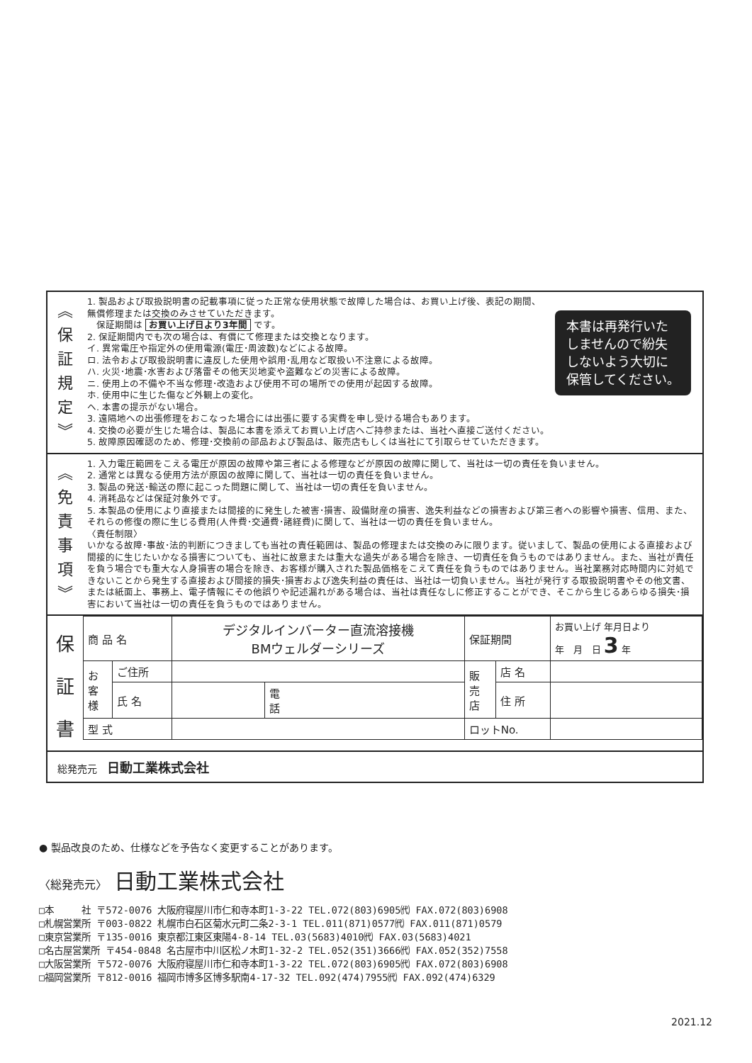︽
保
証
規
定
︾
本書は再発行いた
しませんので紛失
しないよう大切に
保管してください。
1. 製品および取扱説明書の記載事項に従った正常な使用状態で故障した場合は、お買い上げ後、表記の期間、無償修理または交換のみさせていただきます。
　保証期間は お買い上げ日より3年間 です。
2. 保証期間内でも次の場合は、有償にて修理または交換となります。
イ. 異常電圧や指定外の使用電源(電圧･周波数)などによる故障。
ロ. 法令および取扱説明書に違反した使用や誤用･乱用など取扱い不注意による故障。
ハ. 火災･地震･水害および落雷その他天災地変や盗難などの災害による故障。
ニ. 使用上の不備や不当な修理･改造および使用不可の場所での使用が起因する故障。
ホ. 使用中に生じた傷など外観上の変化。
ヘ. 本書の提示がない場合。
3. 遠隔地への出張修理をおこなった場合には出張に要する実費を申し受ける場合もあります。
4. 交換の必要が生じた場合は、製品に本書を添えてお買い上げ店へご持参または、当社へ直接ご送付ください。
5. 故障原因確認のため、修理･交換前の部品および製品は、販売店もしくは当社にて引取らせていただきます。
︽
免
責
事
項
︾
1. 入力電圧範囲をこえる電圧が原因の故障や第三者による修理などが原因の故障に関して、当社は一切の責任を負いません。
2. 通常とは異なる使用方法が原因の故障に関して、当社は一切の責任を負いません。
3. 製品の発送･輸送の際に起こった問題に関して、当社は一切の責任を負いません。
4. 消耗品などは保証対象外です。
5. 本製品の使用により直接または間接的に発生した被害･損害、設備財産の損害、逸失利益などの損害および第三者への影響や損害、信用、また、それらの修復の際に生じる費用(人件費･交通費･諸経費)に関して、当社は一切の責任を負いません。
〈責任制限〉
いかなる故障･事故･法的判断につきましても当社の責任範囲は、製品の修理または交換のみに限ります。従いまして、製品の使用による直接および間接的に生じたいかなる損害についても、当社に故意または重大な過失がある場合を除き、一切責任を負うものではありません。また、当社が責任を負う場合でも重大な人身損害の場合を除き、お客様が購入された製品価格をこえて責任を負うものではありません。当社業務対応時間内に対処できないことから発生する直接および間接的損失･損害および逸失利益の責任は、当社は一切負いません。当社が発行する取扱説明書やその他文書、または紙面上、事務上、電子情報にその他誤りや記述漏れがある場合は、当社は責任なしに修正することができ、そこから生じるあらゆる損失･損害において当社は一切の責任を負うものではありません。
保
証
書
| 商 品 名 | | デジタルインバーター直流溶接機 BMウェルダーシリーズ | | 保証期間 | | お買い上げ 年月日より 年 月 日 3 年 |
| お 客 様 | ご住所 | | | 販 売 店 | 店 名 | |
| | 氏 名 | | 電 話 | | 住 所 | |
| 型 式 | | | | ロットNo. | | |
総発売元　日動工業株式会社
● 製品改良のため、仕様などを予告なく変更することがあります。
〈総発売元〉 日動工業株式会社
□本　　　社 〒572-0076 大阪府寝屋川市仁和寺本町1-3-22 TEL.072(803)6905㈹ FAX.072(803)6908
□札幌営業所 〒003-0822 札幌市白石区菊水元町二条2-3-1 TEL.011(871)0577㈹ FAX.011(871)0579
□東京営業所 〒135-0016 東京都江東区東陽4-8-14 TEL.03(5683)4010㈹ FAX.03(5683)4021
□名古屋営業所 〒454-0848 名古屋市中川区松ノ木町1-32-2 TEL.052(351)3666㈹ FAX.052(352)7558
□大阪営業所 〒572-0076 大阪府寝屋川市仁和寺本町1-3-22 TEL.072(803)6905㈹ FAX.072(803)6908
□福岡営業所 〒812-0016 福岡市博多区博多駅南4-17-32 TEL.092(474)7955㈹ FAX.092(474)6329
2021.12